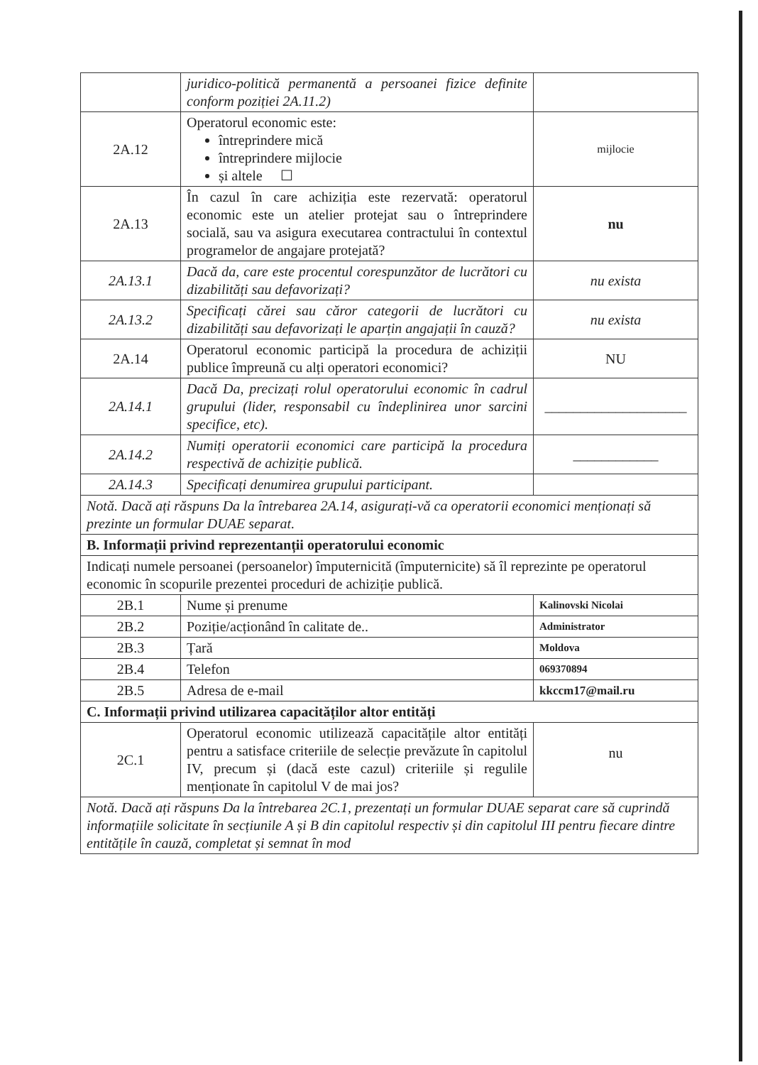| | juridico-politică permanentă a persoanei fizice definite conform poziției 2A.11.2) | |
| 2A.12 | Operatorul economic este: întreprindere mică întreprindere mijlocie și altele ☐ | mijlocie |
| 2A.13 | În cazul în care achiziția este rezervată: operatorul economic este un atelier protejat sau o întreprindere socială, sau va asigura executarea contractului în contextul programelor de angajare protejată? | nu |
| 2A.13.1 | Dacă da, care este procentul corespunzător de lucrători cu dizabilități sau defavorizați? | nu exista |
| 2A.13.2 | Specificați cărei sau căror categorii de lucrători cu dizabilități sau defavorizați le aparțin angajații în cauză? | nu exista |
| 2A.14 | Operatorul economic participă la procedura de achiziții publice împreună cu alți operatori economici? | NU |
| 2A.14.1 | Dacă Da, precizați rolul operatorului economic în cadrul grupului (lider, responsabil cu îndeplinirea unor sarcini specifice, etc). | ____________________ |
| 2A.14.2 | Numiți operatorii economici care participă la procedura respectivă de achiziție publică. | ____________ |
| 2A.14.3 | Specificați denumirea grupului participant. | |
| Notă. Dacă ați răspuns Da la întrebarea 2A.14, asigurați-vă ca operatorii economici menționați să prezinte un formular DUAE separat. | | |
| B. Informații privind reprezentanții operatorului economic | | |
| Indicați numele persoanei (persoanelor) împuternicită (împuternicite) să îl reprezinte pe operatorul economic în scopurile prezentei proceduri de achiziție publică. | | |
| 2B.1 | Nume și prenume | Kalinovski Nicolai |
| 2B.2 | Poziție/acționând în calitate de.. | Administrator |
| 2B.3 | Țară | Moldova |
| 2B.4 | Telefon | 069370894 |
| 2B.5 | Adresa de e-mail | kkccm17@mail.ru |
| C. Informații privind utilizarea capacităților altor entități | | |
| 2C.1 | Operatorul economic utilizează capacitățile altor entități pentru a satisface criteriile de selecție prevăzute în capitolul IV, precum și (dacă este cazul) criteriile și regulile menționate în capitolul V de mai jos? | nu |
| Notă. Dacă ați răspuns Da la întrebarea 2C.1, prezentați un formular DUAE separat care să cuprindă informațiile solicitate în secțiunile A și B din capitolul respectiv și din capitolul III pentru fiecare dintre entitățile în cauză, completat și semnat în mod | | |